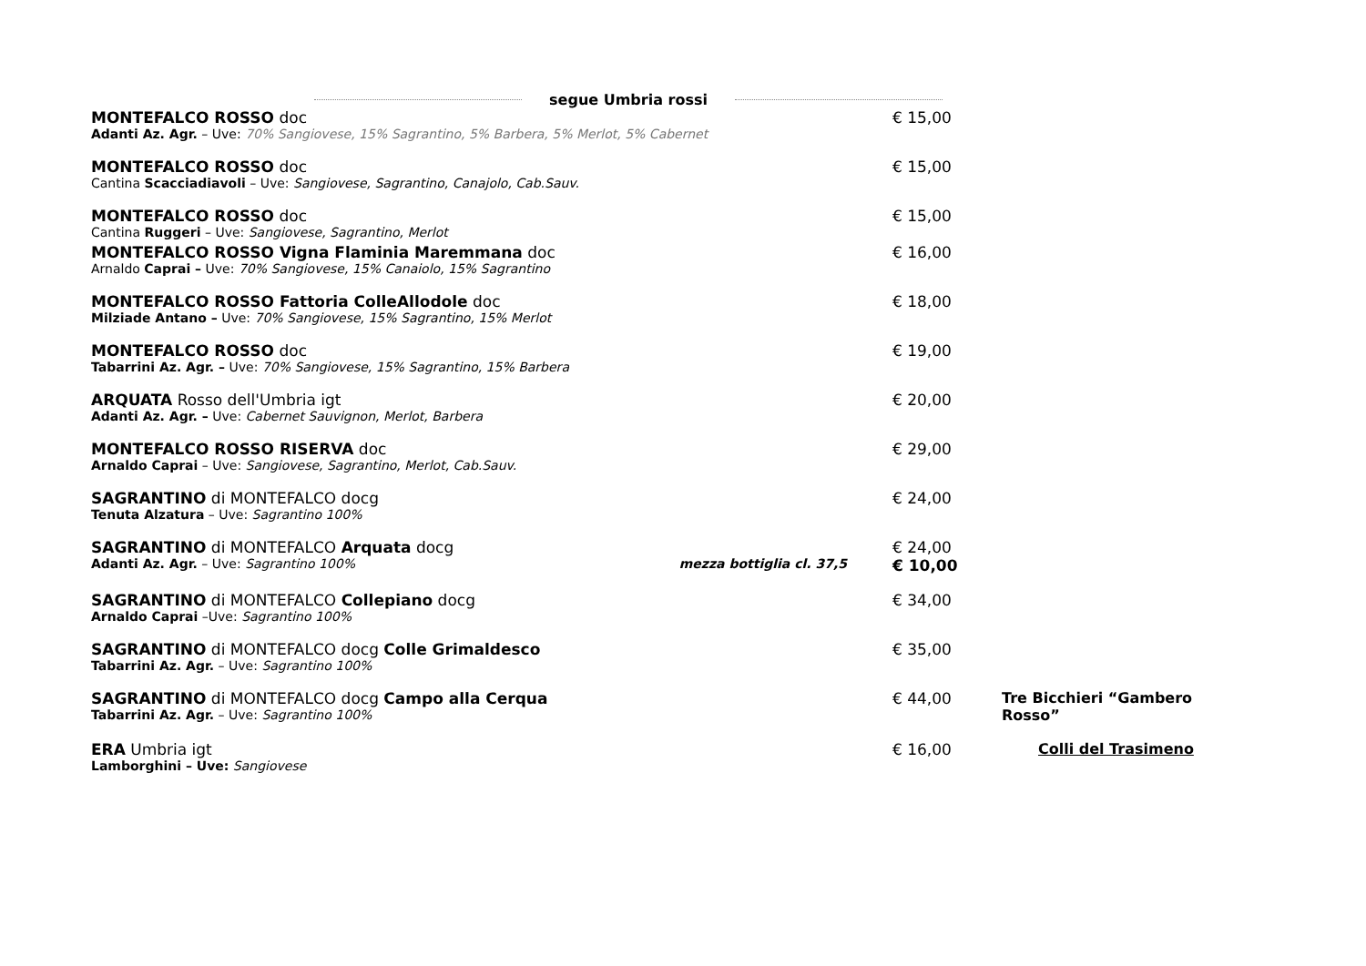segue Umbria rossi
MONTEFALCO ROSSO doc
Adanti Az. Agr. – Uve: 70% Sangiovese, 15% Sagrantino, 5% Barbera, 5% Merlot, 5% Cabernet
€ 15,00
MONTEFALCO ROSSO doc
Cantina Scacciadiavoli – Uve: Sangiovese, Sagrantino, Canajolo, Cab.Sauv.
€ 15,00
MONTEFALCO ROSSO doc
Cantina Ruggeri – Uve: Sangiovese, Sagrantino, Merlot
€ 15,00
MONTEFALCO ROSSO Vigna Flaminia Maremmana doc
Arnaldo Caprai – Uve: 70% Sangiovese, 15% Canaiolo, 15% Sagrantino
€ 16,00
MONTEFALCO ROSSO Fattoria ColleAllodole doc
Milziade Antano – Uve: 70% Sangiovese, 15% Sagrantino, 15% Merlot
€ 18,00
MONTEFALCO ROSSO doc
Tabarrini Az. Agr. – Uve: 70% Sangiovese, 15% Sagrantino, 15% Barbera
€ 19,00
ARQUATA Rosso dell'Umbria igt
Adanti Az. Agr. – Uve: Cabernet Sauvignon, Merlot, Barbera
€ 20,00
MONTEFALCO ROSSO RISERVA doc
Arnaldo Caprai – Uve: Sangiovese, Sagrantino, Merlot, Cab.Sauv.
€ 29,00
SAGRANTINO di MONTEFALCO docg
Tenuta Alzatura – Uve: Sagrantino 100%
€ 24,00
SAGRANTINO di MONTEFALCO Arquata docg
Adanti Az. Agr. – Uve: Sagrantino 100% mezza bottiglia cl. 37,5
€ 24,00
€ 10,00
SAGRANTINO di MONTEFALCO Collepiano docg
Arnaldo Caprai –Uve: Sagrantino 100%
€ 34,00
SAGRANTINO di MONTEFALCO docg Colle Grimaldesco
Tabarrini Az. Agr. – Uve: Sagrantino 100%
€ 35,00
SAGRANTINO di MONTEFALCO docg Campo alla Cerqua
Tabarrini Az. Agr. – Uve: Sagrantino 100%
€ 44,00
Tre Bicchieri “Gambero Rosso”
ERA Umbria igt
Lamborghini – Uve: Sangiovese
€ 16,00
Colli del Trasimeno